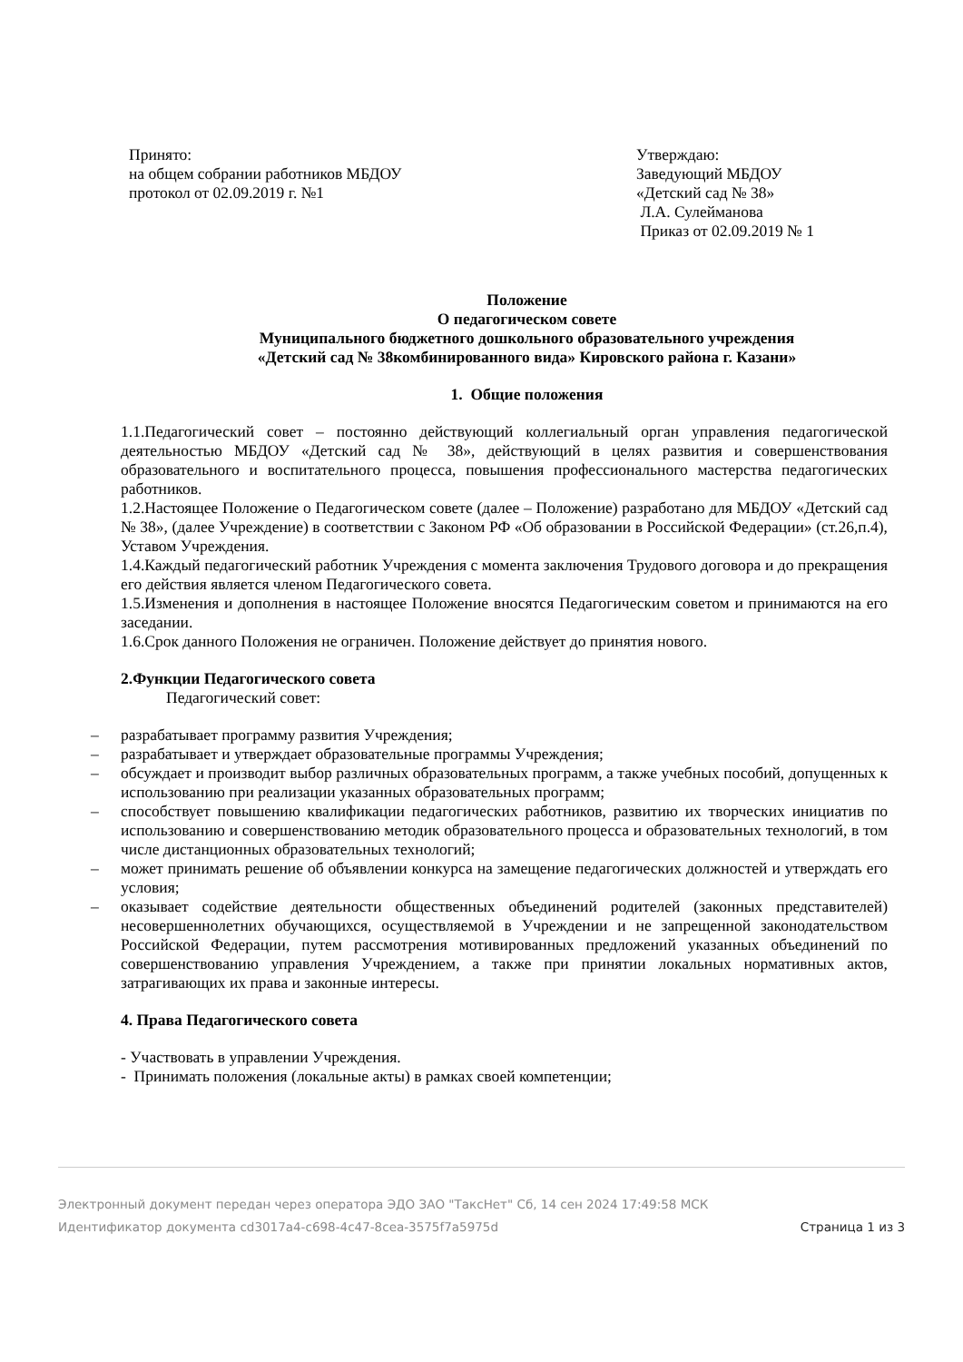Принято:
на общем собрании работников МБДОУ
протокол от 02.09.2019 г. №1
Утверждаю:
Заведующий МБДОУ
«Детский сад № 38»
Л.А. Сулейманова
Приказ от 02.09.2019 № 1
Положение
О педагогическом совете
Муниципального бюджетного дошкольного образовательного учреждения
«Детский сад № 38комбинированного вида» Кировского района г. Казани»
1. Общие положения
1.1.Педагогический совет – постоянно действующий коллегиальный орган управления педагогической деятельностью МБДОУ «Детский сад № 38», действующий в целях развития и совершенствования образовательного и воспитательного процесса, повышения профессионального мастерства педагогических работников.
1.2.Настоящее Положение о Педагогическом совете (далее – Положение) разработано для МБДОУ «Детский сад № 38», (далее Учреждение) в соответствии с Законом РФ «Об образовании в Российской Федерации» (ст.26,п.4), Уставом Учреждения.
1.4.Каждый педагогический работник Учреждения с момента заключения Трудового договора и до прекращения его действия является членом Педагогического совета.
1.5.Изменения и дополнения в настоящее Положение вносятся Педагогическим советом и принимаются на его заседании.
1.6.Срок данного Положения не ограничен. Положение действует до принятия нового.
2.Функции Педагогического совета
Педагогический совет:
– разрабатывает программу развития Учреждения;
– разрабатывает и утверждает образовательные программы Учреждения;
– обсуждает и производит выбор различных образовательных программ, а также учебных пособий, допущенных к использованию при реализации указанных образовательных программ;
– способствует повышению квалификации педагогических работников, развитию их творческих инициатив по использованию и совершенствованию методик образовательного процесса и образовательных технологий, в том числе дистанционных образовательных технологий;
– может принимать решение об объявлении конкурса на замещение педагогических должностей и утверждать его условия;
– оказывает содействие деятельности общественных объединений родителей (законных представителей) несовершеннолетних обучающихся, осуществляемой в Учреждении и не запрещенной законодательством Российской Федерации, путем рассмотрения мотивированных предложений указанных объединений по совершенствованию управления Учреждением, а также при принятии локальных нормативных актов, затрагивающих их права и законные интересы.
4. Права Педагогического совета
- Участвовать в управлении Учреждения.
- Принимать положения (локальные акты) в рамках своей компетенции;
Электронный документ передан через оператора ЭДО ЗАО "ТаксНет" Сб, 14 сен 2024 17:49:58 МСК
Идентификатор документа cd3017a4-c698-4c47-8cea-3575f7a5975d Страница 1 из 3